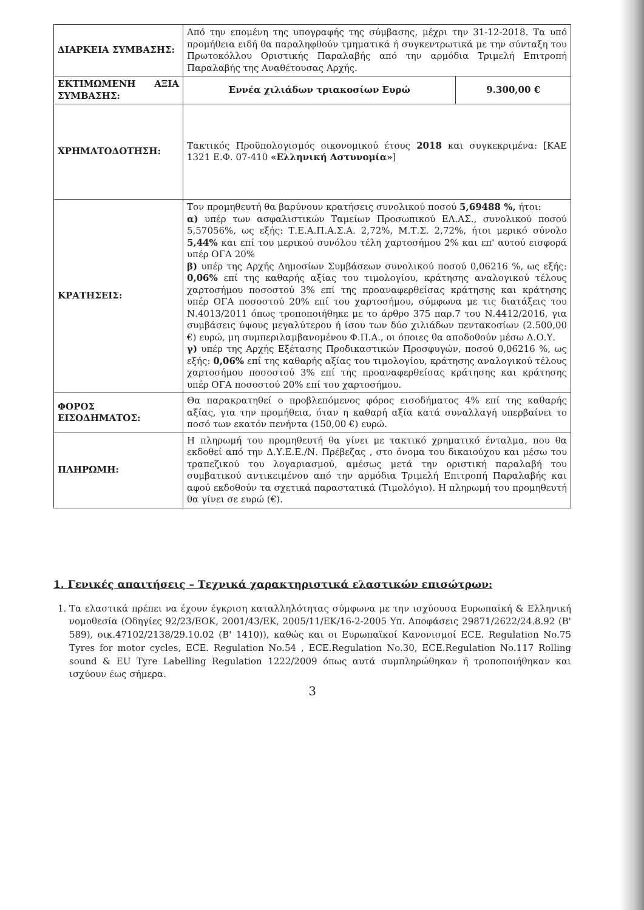| ΔΙΑΡΚΕΙΑ ΣΥΜΒΑΣΗΣ: | Από την επομένη της υπογραφής της σύμβασης, μέχρι την 31-12-2018. Τα υπό προμήθεια ειδή θα παραληφθούν τμηματικά ή συγκεντρωτικά με την σύνταξη του Πρωτοκόλλου Οριστικής Παραλαβής από την αρμόδια Τριμελή Επιτροπή Παραλαβής της Αναθέτουσας Αρχής. | |
| ΕΚΤΙΜΩΜΕΝΗ ΑΞΙΑ ΣΥΜΒΑΣΗΣ: | Εννέα χιλιάδων τριακοσίων Ευρώ | 9.300,00 € |
| ΧΡΗΜΑΤΟΔΟΤΗΣΗ: | Τακτικός Προϋπολογισμός οικονομικού έτους 2018 και συγκεκριμένα: [ΚΑΕ 1321 Ε.Φ. 07-410 «Ελληνική Αστυνομία» ] | |
| ΚΡΑΤΗΣΕΙΣ: | Τον προμηθευτή θα βαρύνουν κρατήσεις συνολικού ποσού 5,69488 %, ήτοι: α) υπέρ των ασφαλιστικών Ταμείων Προσωπικού ΕΛ.ΑΣ., συνολικού ποσού 5,57056%, ως εξής: Τ.Ε.Α.Π.Α.Σ.Α. 2,72%, Μ.Τ.Σ. 2,72%, ήτοι μερικό σύνολο 5,44% και επί του μερικού συνόλου τέλη χαρτοσήμου 2% και επ' αυτού εισφορά υπέρ ΟΓΑ 20% β) υπέρ της Αρχής Δημοσίων Συμβάσεων συνολικού ποσού 0,06216 %, ως εξής: 0,06% επί της καθαρής αξίας του τιμολογίου, κράτησης αναλογικού τέλους χαρτοσήμου ποσοστού 3% επί της προαναφερθείσας κράτησης και κράτησης υπέρ ΟΓΑ ποσοστού 20% επί του χαρτοσήμου, σύμφωνα με τις διατάξεις του Ν.4013/2011 όπως τροποποιήθηκε με το άρθρο 375 παρ.7 του Ν.4412/2016, για συμβάσεις ύψους μεγαλύτερου ή ίσου των δύο χιλιάδων πεντακοσίων (2.500,00 €) ευρώ, μη συμπεριλαμβανομένου Φ.Π.Α., οι όποιες θα αποδοθούν μέσω Δ.Ο.Υ. γ) υπέρ της Αρχής Εξέτασης Προδικαστικών Προσφυγών, ποσού 0,06216 %, ως εξής: 0,06% επί της καθαρής αξίας του τιμολογίου, κράτησης αναλογικού τέλους χαρτοσήμου ποσοστού 3% επί της προαναφερθείσας κράτησης και κράτησης υπέρ ΟΓΑ ποσοστού 20% επί του χαρτοσήμου. | |
| ΦΟΡΟΣ ΕΙΣΟΔΗΜΑΤΟΣ: | Θα παρακρατηθεί ο προβλεπόμενος φόρος εισοδήματος 4% επί της καθαρής αξίας, για την προμήθεια, όταν η καθαρή αξία κατά συναλλαγή υπερβαίνει το ποσό των εκατόν πενήντα (150,00 €) ευρώ. | |
| ΠΛΗΡΩΜΗ: | Η πληρωμή του προμηθευτή θα γίνει με τακτικό χρηματικό ένταλμα, που θα εκδοθεί από την Δ.Υ.Ε.Ε./Ν. Πρέβεζας , στο όνομα του δικαιούχου και μέσω του τραπεζικού του λογαριασμού, αμέσως μετά την οριστική παραλαβή του συμβατικού αντικειμένου από την αρμόδια Τριμελή Επιτροπή Παραλαβής και αφού εκδοθούν τα σχετικά παραστατικά (Τιμολόγιο). Η πληρωμή του προμηθευτή θα γίνει σε ευρώ (€). | |
1. Γενικές απαιτήσεις – Τεχνικά χαρακτηριστικά ελαστικών επισώτρων:
1. Τα ελαστικά πρέπει να έχουν έγκριση καταλληλότητας σύμφωνα με την ισχύουσα Ευρωπαϊκή & Ελληνική νομοθεσία (Οδηγίες 92/23/ΕΟΚ, 2001/43/ΕΚ, 2005/11/ΕΚ/16-2-2005 Υπ. Αποφάσεις 29871/2622/24.8.92 (Β' 589), οικ.47102/2138/29.10.02 (Β' 1410)), καθώς και οι Ευρωπαϊκοί Κανονισμοί ECE. Regulation No.75 Tyres for motor cycles, ECE. Regulation No.54 , ECE.Regulation No.30, ECE.Regulation No.117 Rolling sound & EU Tyre Labelling Regulation 1222/2009 όπως αυτά συμπληρώθηκαν ή τροποποιήθηκαν και ισχύουν έως σήμερα.
3